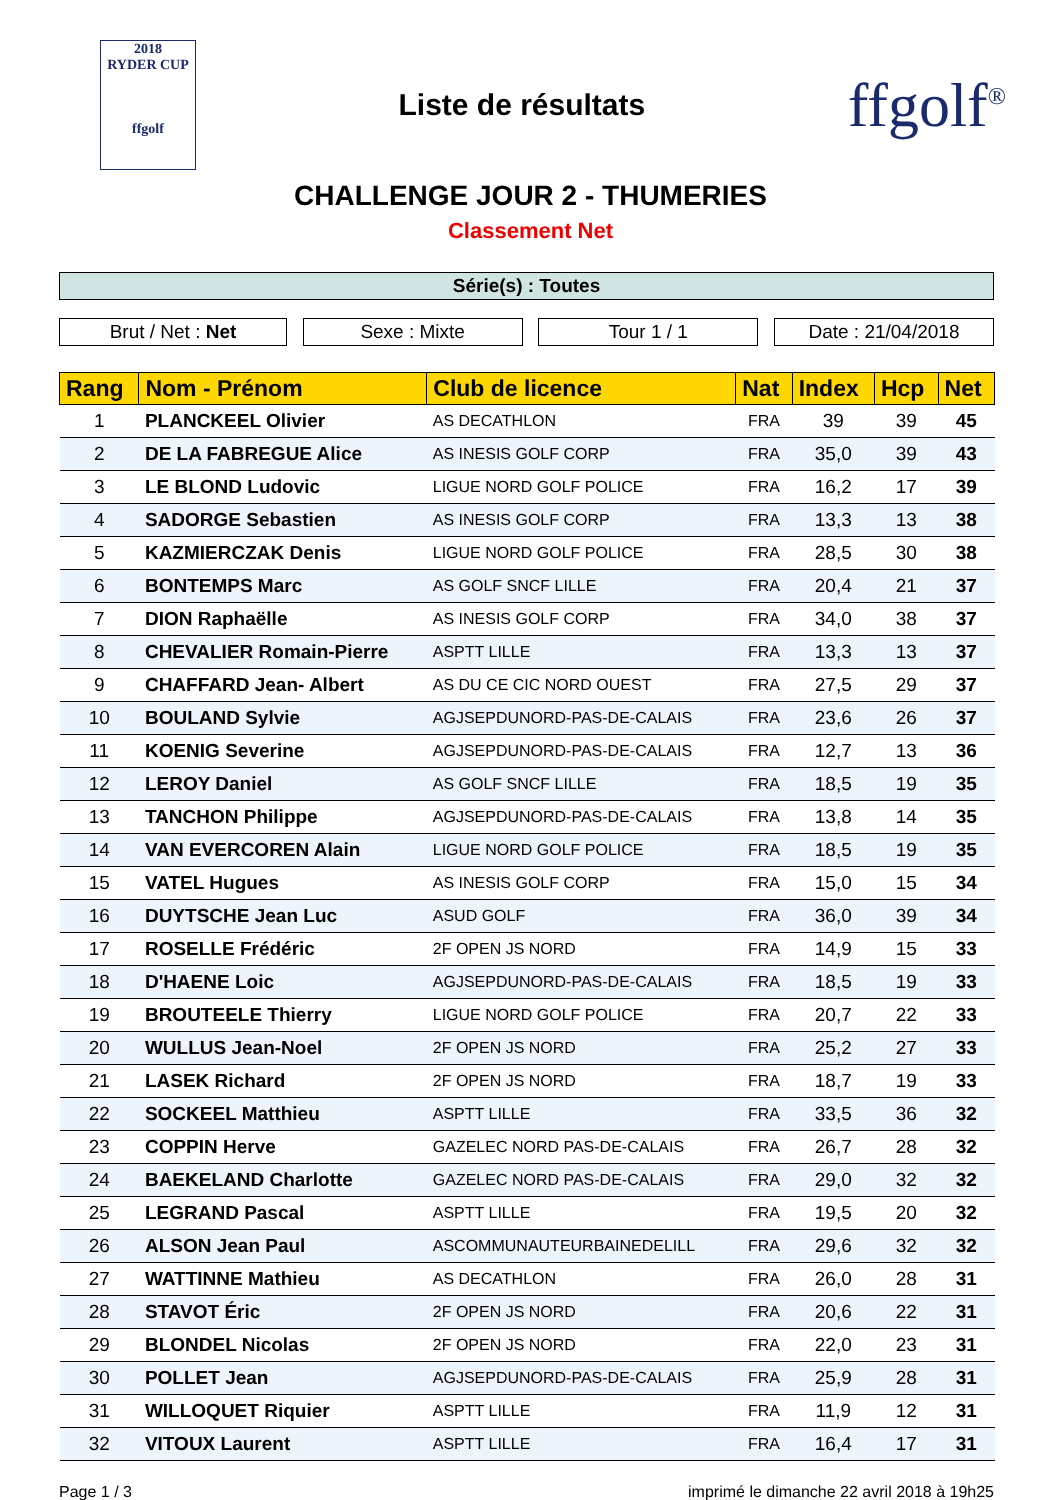2018
RYDER CUP
ffgolf
Liste de résultats
ffgolf<sup>®</sup>
CHALLENGE JOUR 2 - THUMERIES
Classement Net
Série(s) : Toutes
Brut / Net : Net Sexe : Mixte Tour 1 / 1 Date : 21/04/2018
| Rang | Nom - Prénom | Club de licence | Nat | Index | Hcp | Net |
| --- | --- | --- | --- | --- | --- | --- |
| 1 | PLANCKEEL Olivier | AS DECATHLON | FRA | 39 | 39 | 45 |
| 2 | DE LA FABREGUE Alice | AS INESIS GOLF CORP | FRA | 35,0 | 39 | 43 |
| 3 | LE BLOND Ludovic | LIGUE NORD GOLF POLICE | FRA | 16,2 | 17 | 39 |
| 4 | SADORGE Sebastien | AS INESIS GOLF CORP | FRA | 13,3 | 13 | 38 |
| 5 | KAZMIERCZAK Denis | LIGUE NORD GOLF POLICE | FRA | 28,5 | 30 | 38 |
| 6 | BONTEMPS Marc | AS GOLF SNCF LILLE | FRA | 20,4 | 21 | 37 |
| 7 | DION Raphaëlle | AS INESIS GOLF CORP | FRA | 34,0 | 38 | 37 |
| 8 | CHEVALIER Romain-Pierre | ASPTT LILLE | FRA | 13,3 | 13 | 37 |
| 9 | CHAFFARD Jean- Albert | AS DU CE CIC NORD OUEST | FRA | 27,5 | 29 | 37 |
| 10 | BOULAND Sylvie | AGJSEPDUNORD-PAS-DE-CALAIS | FRA | 23,6 | 26 | 37 |
| 11 | KOENIG Severine | AGJSEPDUNORD-PAS-DE-CALAIS | FRA | 12,7 | 13 | 36 |
| 12 | LEROY Daniel | AS GOLF SNCF LILLE | FRA | 18,5 | 19 | 35 |
| 13 | TANCHON Philippe | AGJSEPDUNORD-PAS-DE-CALAIS | FRA | 13,8 | 14 | 35 |
| 14 | VAN EVERCOREN Alain | LIGUE NORD GOLF POLICE | FRA | 18,5 | 19 | 35 |
| 15 | VATEL Hugues | AS INESIS GOLF CORP | FRA | 15,0 | 15 | 34 |
| 16 | DUYTSCHE Jean Luc | ASUD GOLF | FRA | 36,0 | 39 | 34 |
| 17 | ROSELLE Frédéric | 2F OPEN JS NORD | FRA | 14,9 | 15 | 33 |
| 18 | D'HAENE Loic | AGJSEPDUNORD-PAS-DE-CALAIS | FRA | 18,5 | 19 | 33 |
| 19 | BROUTEELE Thierry | LIGUE NORD GOLF POLICE | FRA | 20,7 | 22 | 33 |
| 20 | WULLUS Jean-Noel | 2F OPEN JS NORD | FRA | 25,2 | 27 | 33 |
| 21 | LASEK Richard | 2F OPEN JS NORD | FRA | 18,7 | 19 | 33 |
| 22 | SOCKEEL Matthieu | ASPTT LILLE | FRA | 33,5 | 36 | 32 |
| 23 | COPPIN Herve | GAZELEC NORD PAS-DE-CALAIS | FRA | 26,7 | 28 | 32 |
| 24 | BAEKELAND Charlotte | GAZELEC NORD PAS-DE-CALAIS | FRA | 29,0 | 32 | 32 |
| 25 | LEGRAND Pascal | ASPTT LILLE | FRA | 19,5 | 20 | 32 |
| 26 | ALSON Jean Paul | ASCOMMUNAUTEURBAINEDELILL | FRA | 29,6 | 32 | 32 |
| 27 | WATTINNE Mathieu | AS DECATHLON | FRA | 26,0 | 28 | 31 |
| 28 | STAVOT Éric | 2F OPEN JS NORD | FRA | 20,6 | 22 | 31 |
| 29 | BLONDEL Nicolas | 2F OPEN JS NORD | FRA | 22,0 | 23 | 31 |
| 30 | POLLET Jean | AGJSEPDUNORD-PAS-DE-CALAIS | FRA | 25,9 | 28 | 31 |
| 31 | WILLOQUET Riquier | ASPTT LILLE | FRA | 11,9 | 12 | 31 |
| 32 | VITOUX Laurent | ASPTT LILLE | FRA | 16,4 | 17 | 31 |
Page 1 / 3 imprimé le dimanche 22 avril 2018 à 19h25